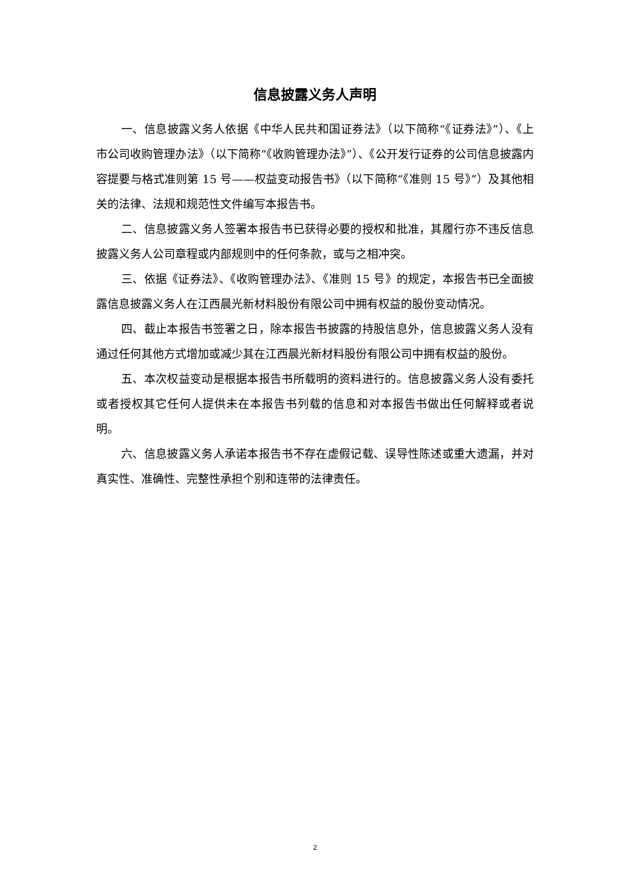信息披露义务人声明
一、信息披露义务人依据《中华人民共和国证券法》（以下简称“《证券法》”）、《上市公司收购管理办法》（以下简称“《收购管理办法》”）、《公开发行证券的公司信息披露内容提要与格式准则第 15 号——权益变动报告书》（以下简称“《准则 15 号》”）及其他相关的法律、法规和规范性文件编写本报告书。
二、信息披露义务人签署本报告书已获得必要的授权和批准，其履行亦不违反信息披露义务人公司章程或内部规则中的任何条款，或与之相冲突。
三、依据《证券法》、《收购管理办法》、《准则 15 号》的规定，本报告书已全面披露信息披露义务人在江西晨光新材料股份有限公司中拥有权益的股份变动情况。
四、截止本报告书签署之日，除本报告书披露的持股信息外，信息披露义务人没有通过任何其他方式增加或减少其在江西晨光新材料股份有限公司中拥有权益的股份。
五、本次权益变动是根据本报告书所载明的资料进行的。信息披露义务人没有委托或者授权其它任何人提供未在本报告书列载的信息和对本报告书做出任何解释或者说明。
六、信息披露义务人承诺本报告书不存在虚假记载、误导性陈述或重大遗漏，并对真实性、准确性、完整性承担个别和连带的法律责任。
2